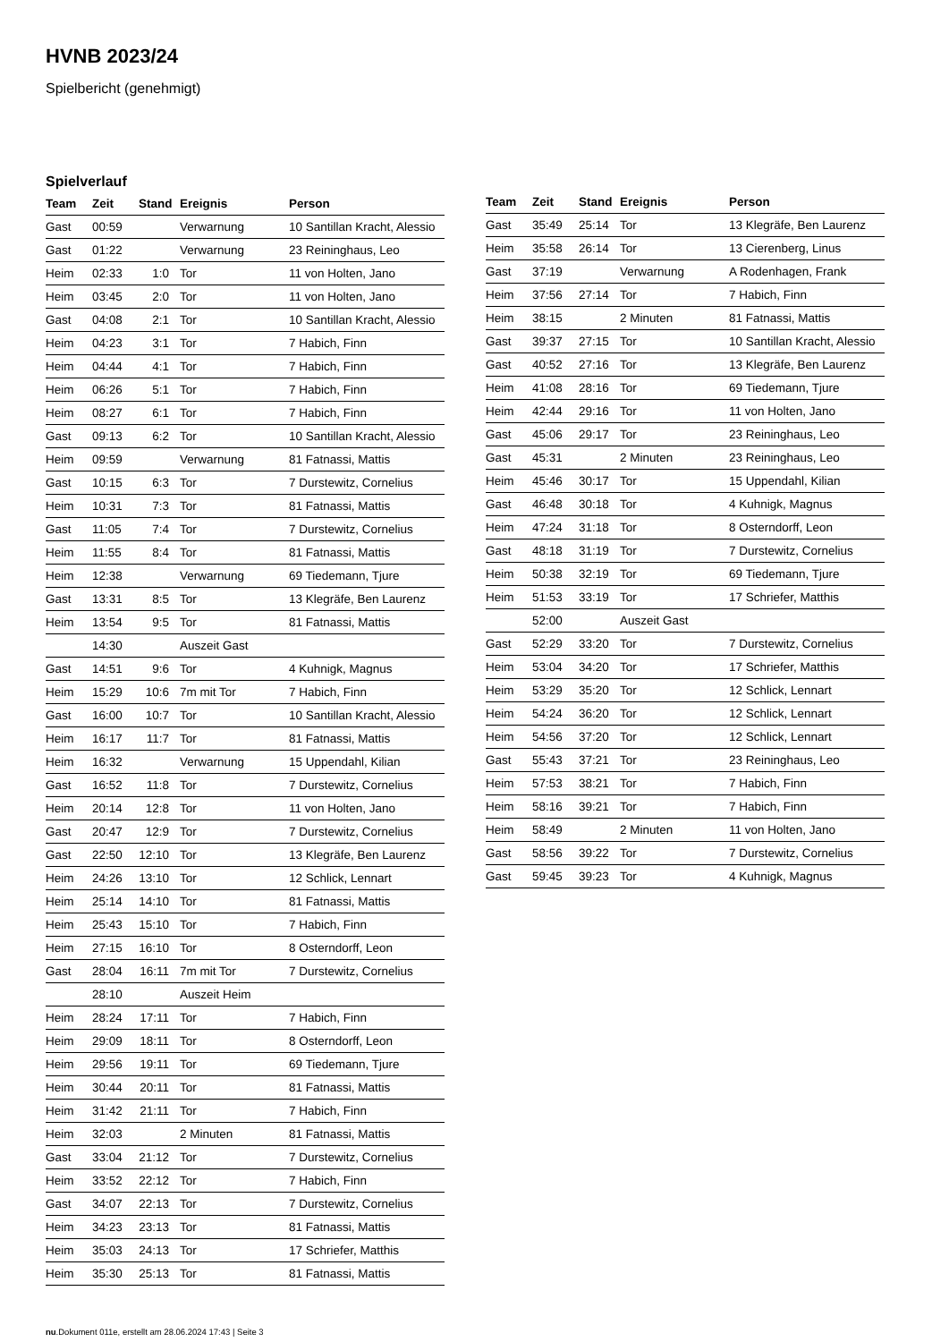HVNB 2023/24
Spielbericht (genehmigt)
Spielverlauf
| Team | Zeit | Stand | Ereignis | Person |
| --- | --- | --- | --- | --- |
| Gast | 00:59 | | Verwarnung | 10 Santillan Kracht, Alessio |
| Gast | 01:22 | | Verwarnung | 23 Reininghaus, Leo |
| Heim | 02:33 | 1:0 | Tor | 11 von Holten, Jano |
| Heim | 03:45 | 2:0 | Tor | 11 von Holten, Jano |
| Gast | 04:08 | 2:1 | Tor | 10 Santillan Kracht, Alessio |
| Heim | 04:23 | 3:1 | Tor | 7 Habich, Finn |
| Heim | 04:44 | 4:1 | Tor | 7 Habich, Finn |
| Heim | 06:26 | 5:1 | Tor | 7 Habich, Finn |
| Heim | 08:27 | 6:1 | Tor | 7 Habich, Finn |
| Gast | 09:13 | 6:2 | Tor | 10 Santillan Kracht, Alessio |
| Heim | 09:59 | | Verwarnung | 81 Fatnassi, Mattis |
| Gast | 10:15 | 6:3 | Tor | 7 Durstewitz, Cornelius |
| Heim | 10:31 | 7:3 | Tor | 81 Fatnassi, Mattis |
| Gast | 11:05 | 7:4 | Tor | 7 Durstewitz, Cornelius |
| Heim | 11:55 | 8:4 | Tor | 81 Fatnassi, Mattis |
| Heim | 12:38 | | Verwarnung | 69 Tiedemann, Tjure |
| Gast | 13:31 | 8:5 | Tor | 13 Klegräfe, Ben Laurenz |
| Heim | 13:54 | 9:5 | Tor | 81 Fatnassi, Mattis |
| | 14:30 | | Auszeit Gast | |
| Gast | 14:51 | 9:6 | Tor | 4 Kuhnigk, Magnus |
| Heim | 15:29 | 10:6 | 7m mit Tor | 7 Habich, Finn |
| Gast | 16:00 | 10:7 | Tor | 10 Santillan Kracht, Alessio |
| Heim | 16:17 | 11:7 | Tor | 81 Fatnassi, Mattis |
| Heim | 16:32 | | Verwarnung | 15 Uppendahl, Kilian |
| Gast | 16:52 | 11:8 | Tor | 7 Durstewitz, Cornelius |
| Heim | 20:14 | 12:8 | Tor | 11 von Holten, Jano |
| Gast | 20:47 | 12:9 | Tor | 7 Durstewitz, Cornelius |
| Gast | 22:50 | 12:10 | Tor | 13 Klegräfe, Ben Laurenz |
| Heim | 24:26 | 13:10 | Tor | 12 Schlick, Lennart |
| Heim | 25:14 | 14:10 | Tor | 81 Fatnassi, Mattis |
| Heim | 25:43 | 15:10 | Tor | 7 Habich, Finn |
| Heim | 27:15 | 16:10 | Tor | 8 Osterndorff, Leon |
| Gast | 28:04 | 16:11 | 7m mit Tor | 7 Durstewitz, Cornelius |
| | 28:10 | | Auszeit Heim | |
| Heim | 28:24 | 17:11 | Tor | 7 Habich, Finn |
| Heim | 29:09 | 18:11 | Tor | 8 Osterndorff, Leon |
| Heim | 29:56 | 19:11 | Tor | 69 Tiedemann, Tjure |
| Heim | 30:44 | 20:11 | Tor | 81 Fatnassi, Mattis |
| Heim | 31:42 | 21:11 | Tor | 7 Habich, Finn |
| Heim | 32:03 | | 2 Minuten | 81 Fatnassi, Mattis |
| Gast | 33:04 | 21:12 | Tor | 7 Durstewitz, Cornelius |
| Heim | 33:52 | 22:12 | Tor | 7 Habich, Finn |
| Gast | 34:07 | 22:13 | Tor | 7 Durstewitz, Cornelius |
| Heim | 34:23 | 23:13 | Tor | 81 Fatnassi, Mattis |
| Heim | 35:03 | 24:13 | Tor | 17 Schriefer, Matthis |
| Heim | 35:30 | 25:13 | Tor | 81 Fatnassi, Mattis |
| Team | Zeit | Stand | Ereignis | Person |
| --- | --- | --- | --- | --- |
| Gast | 35:49 | 25:14 | Tor | 13 Klegräfe, Ben Laurenz |
| Heim | 35:58 | 26:14 | Tor | 13 Cierenberg, Linus |
| Gast | 37:19 | | Verwarnung | A Rodenhagen, Frank |
| Heim | 37:56 | 27:14 | Tor | 7 Habich, Finn |
| Heim | 38:15 | | 2 Minuten | 81 Fatnassi, Mattis |
| Gast | 39:37 | 27:15 | Tor | 10 Santillan Kracht, Alessio |
| Gast | 40:52 | 27:16 | Tor | 13 Klegräfe, Ben Laurenz |
| Heim | 41:08 | 28:16 | Tor | 69 Tiedemann, Tjure |
| Heim | 42:44 | 29:16 | Tor | 11 von Holten, Jano |
| Gast | 45:06 | 29:17 | Tor | 23 Reininghaus, Leo |
| Gast | 45:31 | | 2 Minuten | 23 Reininghaus, Leo |
| Heim | 45:46 | 30:17 | Tor | 15 Uppendahl, Kilian |
| Gast | 46:48 | 30:18 | Tor | 4 Kuhnigk, Magnus |
| Heim | 47:24 | 31:18 | Tor | 8 Osterndorff, Leon |
| Gast | 48:18 | 31:19 | Tor | 7 Durstewitz, Cornelius |
| Heim | 50:38 | 32:19 | Tor | 69 Tiedemann, Tjure |
| Heim | 51:53 | 33:19 | Tor | 17 Schriefer, Matthis |
| | 52:00 | | Auszeit Gast | |
| Gast | 52:29 | 33:20 | Tor | 7 Durstewitz, Cornelius |
| Heim | 53:04 | 34:20 | Tor | 17 Schriefer, Matthis |
| Heim | 53:29 | 35:20 | Tor | 12 Schlick, Lennart |
| Heim | 54:24 | 36:20 | Tor | 12 Schlick, Lennart |
| Heim | 54:56 | 37:20 | Tor | 12 Schlick, Lennart |
| Gast | 55:43 | 37:21 | Tor | 23 Reininghaus, Leo |
| Heim | 57:53 | 38:21 | Tor | 7 Habich, Finn |
| Heim | 58:16 | 39:21 | Tor | 7 Habich, Finn |
| Heim | 58:49 | | 2 Minuten | 11 von Holten, Jano |
| Gast | 58:56 | 39:22 | Tor | 7 Durstewitz, Cornelius |
| Gast | 59:45 | 39:23 | Tor | 4 Kuhnigk, Magnus |
nu.Dokument 011e, erstellt am 28.06.2024 17:43 | Seite 3